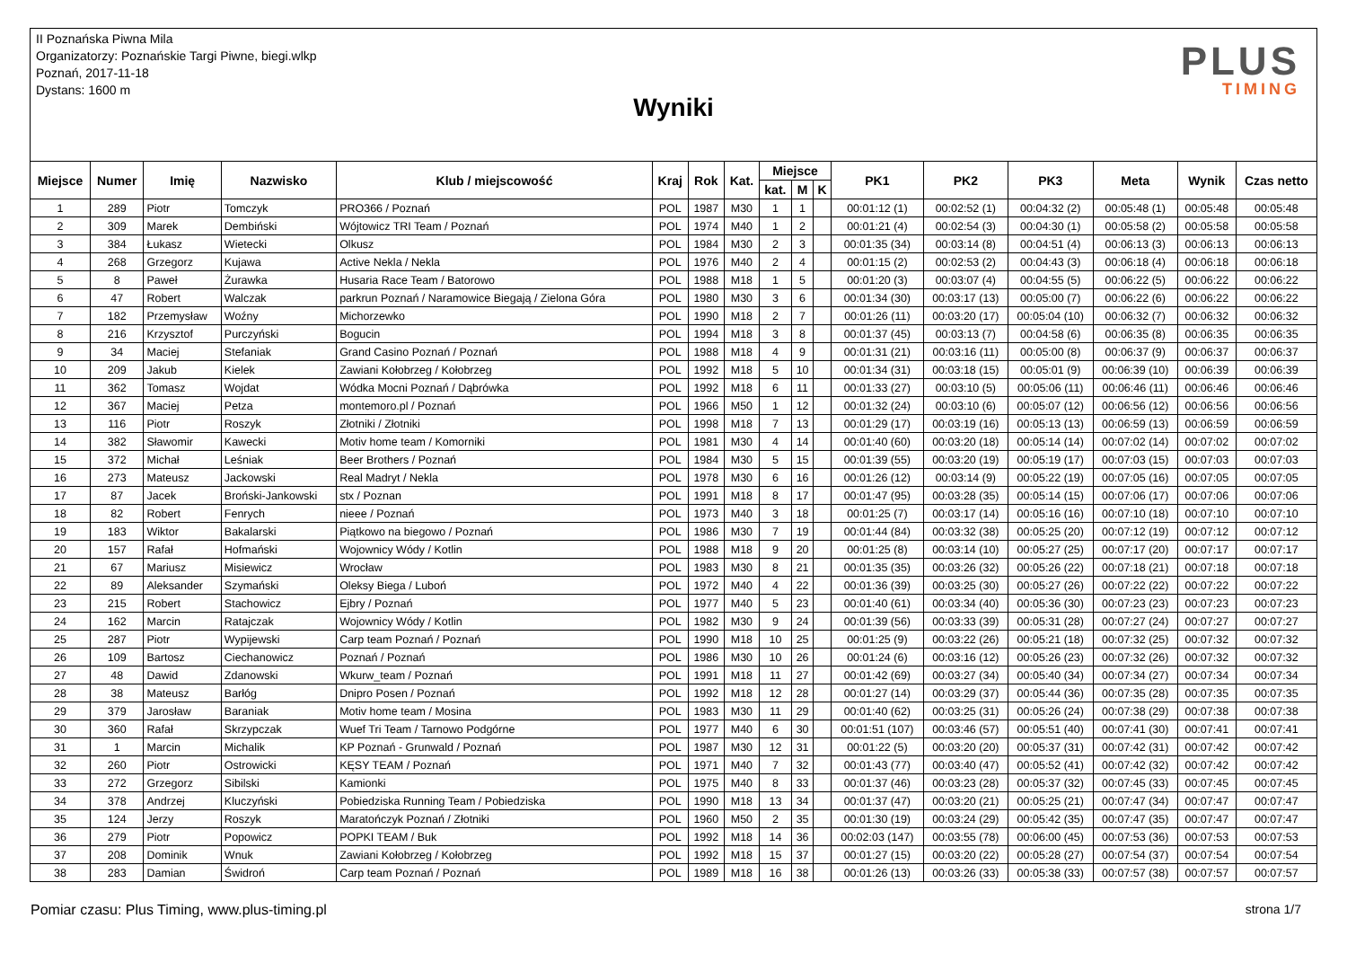II Poznańska Piwna Mila
Organizatorzy: Poznańskie Targi Piwne, biegi.wlkp
Poznań, 2017-11-18
Dystans: 1600 m
Wyniki
PLUS
TIMING
| Miejsce | Numer | Imię | Nazwisko | Klub / miejscowość | Kraj | Rok | Kat. | Miejsce | | | PK1 | PK2 | PK3 | Meta | Wynik | Czas netto |
| --- | --- | --- | --- | --- | --- | --- | --- | --- | --- | --- | --- | --- | --- | --- | --- | --- |
| | | | | | | | | kat. | M | K | | | | | | |
| 1 | 289 | Piotr | Tomczyk | PRO366 / Poznań | POL | 1987 | M30 | 1 | 1 | | 00:01:12 (1) | 00:02:52 (1) | 00:04:32 (2) | 00:05:48 (1) | 00:05:48 | 00:05:48 |
| 2 | 309 | Marek | Dembiński | Wójtowicz TRI Team / Poznań | POL | 1974 | M40 | 1 | 2 | | 00:01:21 (4) | 00:02:54 (3) | 00:04:30 (1) | 00:05:58 (2) | 00:05:58 | 00:05:58 |
| 3 | 384 | Łukasz | Wietecki | Olkusz | POL | 1984 | M30 | 2 | 3 | | 00:01:35 (34) | 00:03:14 (8) | 00:04:51 (4) | 00:06:13 (3) | 00:06:13 | 00:06:13 |
| 4 | 268 | Grzegorz | Kujawa | Active Nekla / Nekla | POL | 1976 | M40 | 2 | 4 | | 00:01:15 (2) | 00:02:53 (2) | 00:04:43 (3) | 00:06:18 (4) | 00:06:18 | 00:06:18 |
| 5 | 8 | Paweł | Żurawka | Husaria Race Team / Batorowo | POL | 1988 | M18 | 1 | 5 | | 00:01:20 (3) | 00:03:07 (4) | 00:04:55 (5) | 00:06:22 (5) | 00:06:22 | 00:06:22 |
| 6 | 47 | Robert | Walczak | parkrun Poznań / Naramowice Biegają / Zielona Góra | POL | 1980 | M30 | 3 | 6 | | 00:01:34 (30) | 00:03:17 (13) | 00:05:00 (7) | 00:06:22 (6) | 00:06:22 | 00:06:22 |
| 7 | 182 | Przemysław | Woźny | Michorzewko | POL | 1990 | M18 | 2 | 7 | | 00:01:26 (11) | 00:03:20 (17) | 00:05:04 (10) | 00:06:32 (7) | 00:06:32 | 00:06:32 |
| 8 | 216 | Krzysztof | Purczyński | Bogucin | POL | 1994 | M18 | 3 | 8 | | 00:01:37 (45) | 00:03:13 (7) | 00:04:58 (6) | 00:06:35 (8) | 00:06:35 | 00:06:35 |
| 9 | 34 | Maciej | Stefaniak | Grand Casino Poznań / Poznań | POL | 1988 | M18 | 4 | 9 | | 00:01:31 (21) | 00:03:16 (11) | 00:05:00 (8) | 00:06:37 (9) | 00:06:37 | 00:06:37 |
| 10 | 209 | Jakub | Kielek | Zawiani Kołobrzeg / Kołobrzeg | POL | 1992 | M18 | 5 | 10 | | 00:01:34 (31) | 00:03:18 (15) | 00:05:01 (9) | 00:06:39 (10) | 00:06:39 | 00:06:39 |
| 11 | 362 | Tomasz | Wojdat | Wódka Mocni Poznań / Dąbrówka | POL | 1992 | M18 | 6 | 11 | | 00:01:33 (27) | 00:03:10 (5) | 00:05:06 (11) | 00:06:46 (11) | 00:06:46 | 00:06:46 |
| 12 | 367 | Maciej | Petza | montemoro.pl / Poznań | POL | 1966 | M50 | 1 | 12 | | 00:01:32 (24) | 00:03:10 (6) | 00:05:07 (12) | 00:06:56 (12) | 00:06:56 | 00:06:56 |
| 13 | 116 | Piotr | Roszyk | Złotniki / Złotniki | POL | 1998 | M18 | 7 | 13 | | 00:01:29 (17) | 00:03:19 (16) | 00:05:13 (13) | 00:06:59 (13) | 00:06:59 | 00:06:59 |
| 14 | 382 | Sławomir | Kawecki | Motiv home team / Komorniki | POL | 1981 | M30 | 4 | 14 | | 00:01:40 (60) | 00:03:20 (18) | 00:05:14 (14) | 00:07:02 (14) | 00:07:02 | 00:07:02 |
| 15 | 372 | Michał | Leśniak | Beer Brothers / Poznań | POL | 1984 | M30 | 5 | 15 | | 00:01:39 (55) | 00:03:20 (19) | 00:05:19 (17) | 00:07:03 (15) | 00:07:03 | 00:07:03 |
| 16 | 273 | Mateusz | Jackowski | Real Madryt / Nekla | POL | 1978 | M30 | 6 | 16 | | 00:01:26 (12) | 00:03:14 (9) | 00:05:22 (19) | 00:07:05 (16) | 00:07:05 | 00:07:05 |
| 17 | 87 | Jacek | Broński-Jankowski | stx / Poznan | POL | 1991 | M18 | 8 | 17 | | 00:01:47 (95) | 00:03:28 (35) | 00:05:14 (15) | 00:07:06 (17) | 00:07:06 | 00:07:06 |
| 18 | 82 | Robert | Fenrych | nieee / Poznań | POL | 1973 | M40 | 3 | 18 | | 00:01:25 (7) | 00:03:17 (14) | 00:05:16 (16) | 00:07:10 (18) | 00:07:10 | 00:07:10 |
| 19 | 183 | Wiktor | Bakalarski | Piątkowo na biegowo / Poznań | POL | 1986 | M30 | 7 | 19 | | 00:01:44 (84) | 00:03:32 (38) | 00:05:25 (20) | 00:07:12 (19) | 00:07:12 | 00:07:12 |
| 20 | 157 | Rafał | Hofmański | Wojownicy Wódy / Kotlin | POL | 1988 | M18 | 9 | 20 | | 00:01:25 (8) | 00:03:14 (10) | 00:05:27 (25) | 00:07:17 (20) | 00:07:17 | 00:07:17 |
| 21 | 67 | Mariusz | Misiewicz | Wrocław | POL | 1983 | M30 | 8 | 21 | | 00:01:35 (35) | 00:03:26 (32) | 00:05:26 (22) | 00:07:18 (21) | 00:07:18 | 00:07:18 |
| 22 | 89 | Aleksander | Szymański | Oleksy Biega / Luboń | POL | 1972 | M40 | 4 | 22 | | 00:01:36 (39) | 00:03:25 (30) | 00:05:27 (26) | 00:07:22 (22) | 00:07:22 | 00:07:22 |
| 23 | 215 | Robert | Stachowicz | Ejbry / Poznań | POL | 1977 | M40 | 5 | 23 | | 00:01:40 (61) | 00:03:34 (40) | 00:05:36 (30) | 00:07:23 (23) | 00:07:23 | 00:07:23 |
| 24 | 162 | Marcin | Ratajczak | Wojownicy Wódy / Kotlin | POL | 1982 | M30 | 9 | 24 | | 00:01:39 (56) | 00:03:33 (39) | 00:05:31 (28) | 00:07:27 (24) | 00:07:27 | 00:07:27 |
| 25 | 287 | Piotr | Wypijewski | Carp team Poznań / Poznań | POL | 1990 | M18 | 10 | 25 | | 00:01:25 (9) | 00:03:22 (26) | 00:05:21 (18) | 00:07:32 (25) | 00:07:32 | 00:07:32 |
| 26 | 109 | Bartosz | Ciechanowicz | Poznań / Poznań | POL | 1986 | M30 | 10 | 26 | | 00:01:24 (6) | 00:03:16 (12) | 00:05:26 (23) | 00:07:32 (26) | 00:07:32 | 00:07:32 |
| 27 | 48 | Dawid | Zdanowski | Wkurw_team / Poznań | POL | 1991 | M18 | 11 | 27 | | 00:01:42 (69) | 00:03:27 (34) | 00:05:40 (34) | 00:07:34 (27) | 00:07:34 | 00:07:34 |
| 28 | 38 | Mateusz | Barłóg | Dnipro Posen / Poznań | POL | 1992 | M18 | 12 | 28 | | 00:01:27 (14) | 00:03:29 (37) | 00:05:44 (36) | 00:07:35 (28) | 00:07:35 | 00:07:35 |
| 29 | 379 | Jarosław | Baraniak | Motiv home team / Mosina | POL | 1983 | M30 | 11 | 29 | | 00:01:40 (62) | 00:03:25 (31) | 00:05:26 (24) | 00:07:38 (29) | 00:07:38 | 00:07:38 |
| 30 | 360 | Rafał | Skrzypczak | Wuef Tri Team / Tarnowo Podgórne | POL | 1977 | M40 | 6 | 30 | | 00:01:51 (107) | 00:03:46 (57) | 00:05:51 (40) | 00:07:41 (30) | 00:07:41 | 00:07:41 |
| 31 | 1 | Marcin | Michalik | KP Poznań - Grunwald / Poznań | POL | 1987 | M30 | 12 | 31 | | 00:01:22 (5) | 00:03:20 (20) | 00:05:37 (31) | 00:07:42 (31) | 00:07:42 | 00:07:42 |
| 32 | 260 | Piotr | Ostrowicki | KĘSY TEAM / Poznań | POL | 1971 | M40 | 7 | 32 | | 00:01:43 (77) | 00:03:40 (47) | 00:05:52 (41) | 00:07:42 (32) | 00:07:42 | 00:07:42 |
| 33 | 272 | Grzegorz | Sibilski | Kamionki | POL | 1975 | M40 | 8 | 33 | | 00:01:37 (46) | 00:03:23 (28) | 00:05:37 (32) | 00:07:45 (33) | 00:07:45 | 00:07:45 |
| 34 | 378 | Andrzej | Kluczyński | Pobiedziska Running Team / Pobiedziska | POL | 1990 | M18 | 13 | 34 | | 00:01:37 (47) | 00:03:20 (21) | 00:05:25 (21) | 00:07:47 (34) | 00:07:47 | 00:07:47 |
| 35 | 124 | Jerzy | Roszyk | Maratończyk Poznań / Złotniki | POL | 1960 | M50 | 2 | 35 | | 00:01:30 (19) | 00:03:24 (29) | 00:05:42 (35) | 00:07:47 (35) | 00:07:47 | 00:07:47 |
| 36 | 279 | Piotr | Popowicz | POPKI TEAM / Buk | POL | 1992 | M18 | 14 | 36 | | 00:02:03 (147) | 00:03:55 (78) | 00:06:00 (45) | 00:07:53 (36) | 00:07:53 | 00:07:53 |
| 37 | 208 | Dominik | Wnuk | Zawiani Kołobrzeg / Kołobrzeg | POL | 1992 | M18 | 15 | 37 | | 00:01:27 (15) | 00:03:20 (22) | 00:05:28 (27) | 00:07:54 (37) | 00:07:54 | 00:07:54 |
| 38 | 283 | Damian | Świdroń | Carp team Poznań / Poznań | POL | 1989 | M18 | 16 | 38 | | 00:01:26 (13) | 00:03:26 (33) | 00:05:38 (33) | 00:07:57 (38) | 00:07:57 | 00:07:57 |
Pomiar czasu: Plus Timing, www.plus-timing.pl strona 1/7